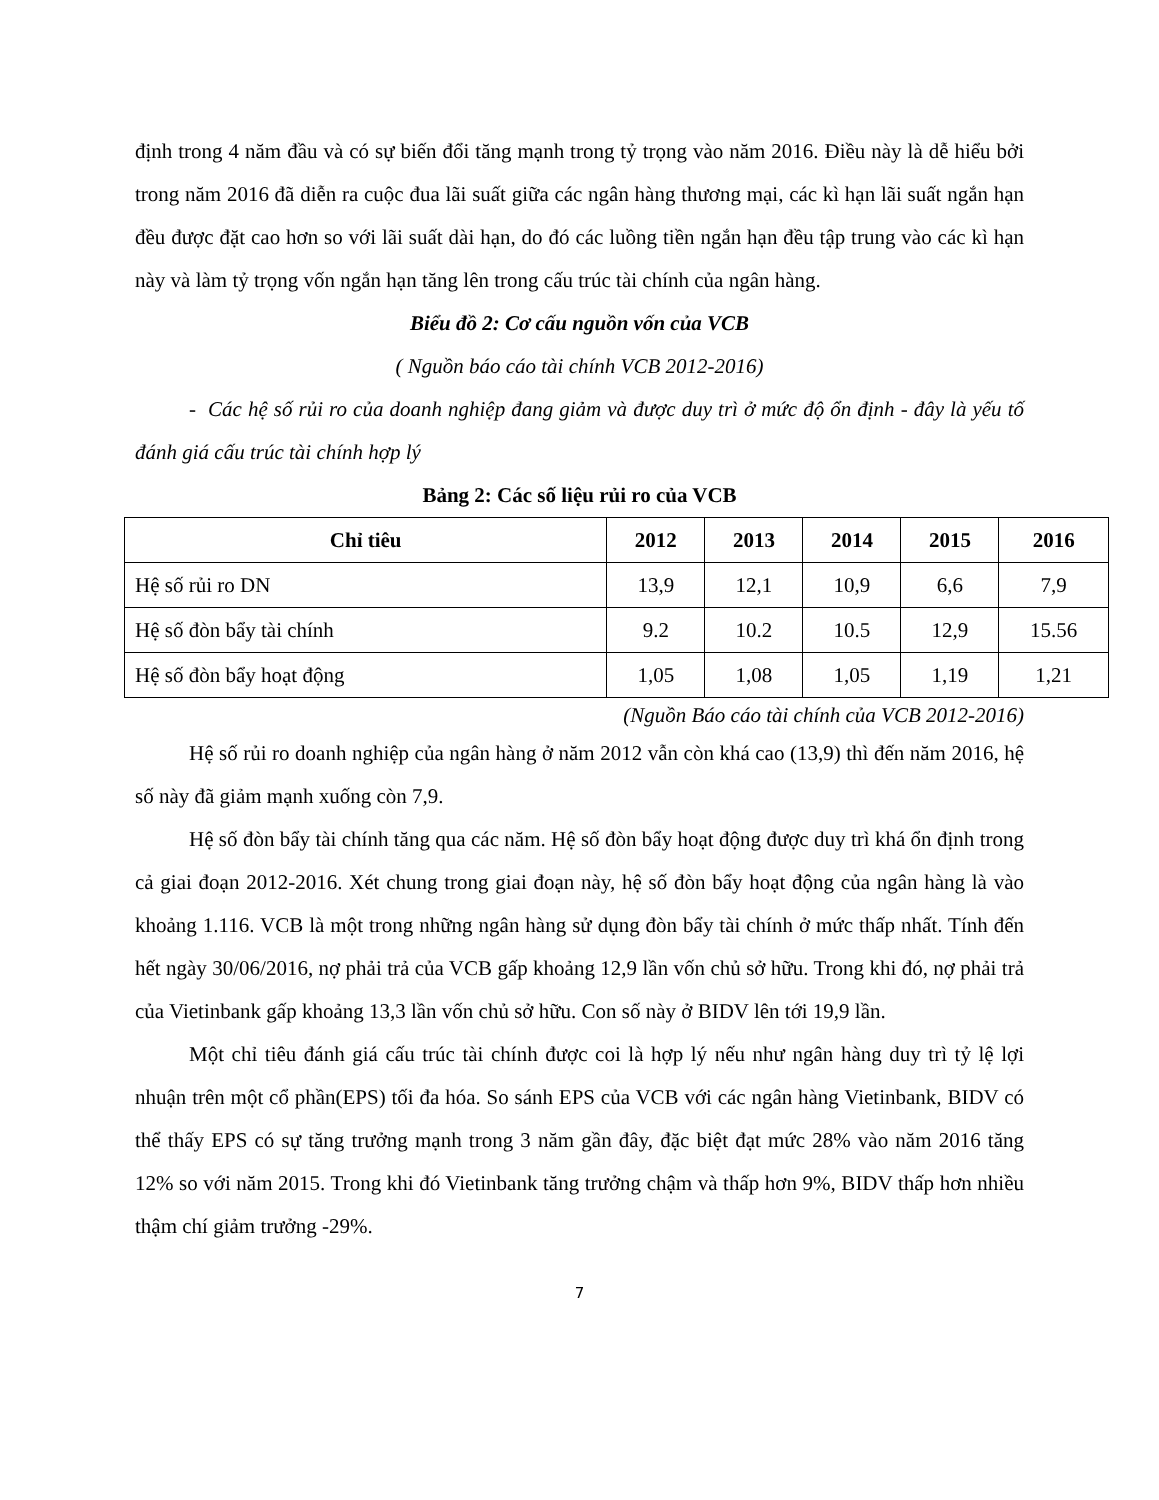định trong 4 năm đầu và có sự biến đổi tăng mạnh trong tỷ trọng vào năm 2016. Điều này là dễ hiểu bởi trong năm 2016 đã diễn ra cuộc đua lãi suất giữa các ngân hàng thương mại, các kì hạn lãi suất ngắn hạn đều được đặt cao hơn so với lãi suất dài hạn, do đó các luồng tiền ngắn hạn đều tập trung vào các kì hạn này và làm tỷ trọng vốn ngắn hạn tăng lên trong cấu trúc tài chính của ngân hàng.
Biểu đồ 2: Cơ cấu nguồn vốn của VCB
( Nguồn báo cáo tài chính VCB 2012-2016)
- Các hệ số rủi ro của doanh nghiệp đang giảm và được duy trì ở mức độ ổn định - đây là yếu tố đánh giá cấu trúc tài chính hợp lý
Bảng 2: Các số liệu rủi ro của VCB
| Chỉ tiêu | 2012 | 2013 | 2014 | 2015 | 2016 |
| --- | --- | --- | --- | --- | --- |
| Hệ số rủi ro DN | 13,9 | 12,1 | 10,9 | 6,6 | 7,9 |
| Hệ số đòn bẩy tài chính | 9.2 | 10.2 | 10.5 | 12,9 | 15.56 |
| Hệ số đòn bẩy hoạt động | 1,05 | 1,08 | 1,05 | 1,19 | 1,21 |
(Nguồn Báo cáo tài chính của VCB 2012-2016)
Hệ số rủi ro doanh nghiệp của ngân hàng ở năm 2012 vẫn còn khá cao (13,9) thì đến năm 2016, hệ số này đã giảm mạnh xuống còn 7,9.
Hệ số đòn bẩy tài chính tăng qua các năm. Hệ số đòn bẩy hoạt động được duy trì khá ổn định trong cả giai đoạn 2012-2016. Xét chung trong giai đoạn này, hệ số đòn bẩy hoạt động của ngân hàng là vào khoảng 1.116. VCB là một trong những ngân hàng sử dụng đòn bẩy tài chính ở mức thấp nhất. Tính đến hết ngày 30/06/2016, nợ phải trả của VCB gấp khoảng 12,9 lần vốn chủ sở hữu. Trong khi đó, nợ phải trả của Vietinbank gấp khoảng 13,3 lần vốn chủ sở hữu. Con số này ở BIDV lên tới 19,9 lần.
Một chỉ tiêu đánh giá cấu trúc tài chính được coi là hợp lý nếu như ngân hàng duy trì tỷ lệ lợi nhuận trên một cổ phần(EPS) tối đa hóa. So sánh EPS của VCB với các ngân hàng Vietinbank, BIDV có thể thấy EPS có sự tăng trưởng mạnh trong 3 năm gần đây, đặc biệt đạt mức 28% vào năm 2016 tăng 12% so với năm 2015. Trong khi đó Vietinbank tăng trưởng chậm và thấp hơn 9%, BIDV thấp hơn nhiều thậm chí giảm trưởng -29%.
7